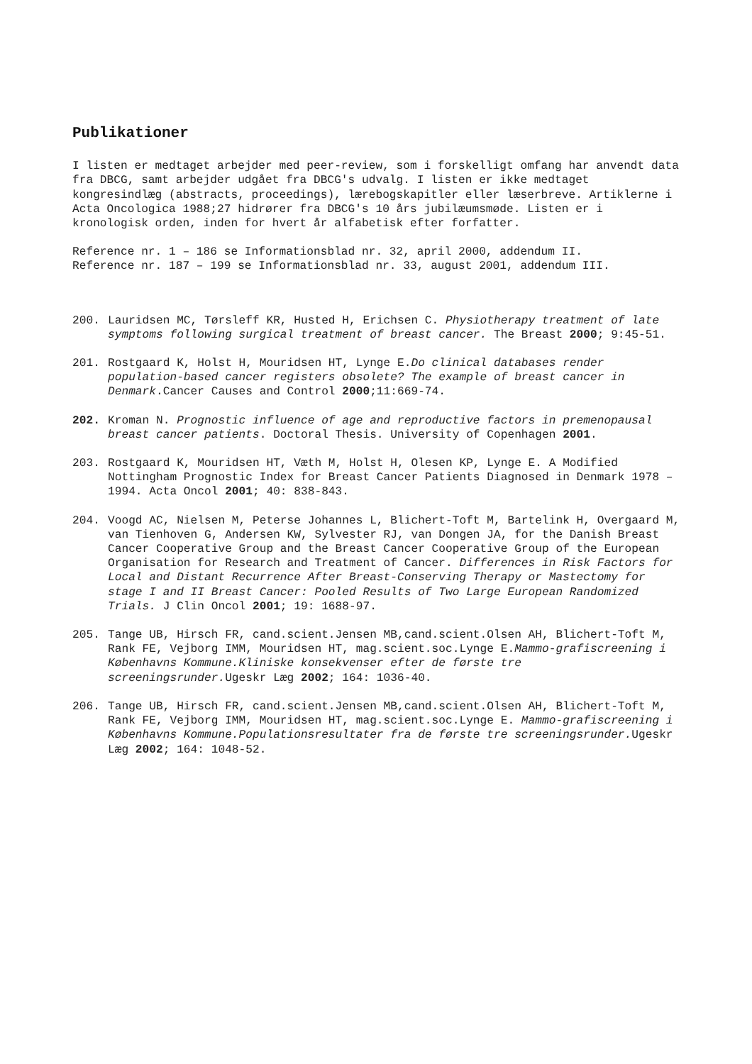Publikationer
I listen er medtaget arbejder med peer-review, som i forskelligt omfang har anvendt data fra DBCG, samt arbejder udgået fra DBCG's udvalg. I listen er ikke medtaget kongresindlæg (abstracts, proceedings), lærebogskapitler eller læserbreve. Artiklerne i Acta Oncologica 1988;27 hidrører fra DBCG's 10 års jubilæumsmøde. Listen er i kronologisk orden, inden for hvert år alfabetisk efter forfatter.
Reference nr. 1 – 186 se Informationsblad nr. 32, april 2000, addendum II.
Reference nr. 187 – 199 se Informationsblad nr. 33, august 2001, addendum III.
200. Lauridsen MC, Tørsleff KR, Husted H, Erichsen C. Physiotherapy treatment of late symptoms following surgical treatment of breast cancer. The Breast 2000; 9:45-51.
201. Rostgaard K, Holst H, Mouridsen HT, Lynge E.Do clinical databases render population-based cancer registers obsolete? The example of breast cancer in Denmark.Cancer Causes and Control 2000;11:669-74.
202. Kroman N. Prognostic influence of age and reproductive factors in premenopausal breast cancer patients. Doctoral Thesis. University of Copenhagen 2001.
203. Rostgaard K, Mouridsen HT, Væth M, Holst H, Olesen KP, Lynge E. A Modified Nottingham Prognostic Index for Breast Cancer Patients Diagnosed in Denmark 1978 – 1994. Acta Oncol 2001; 40: 838-843.
204. Voogd AC, Nielsen M, Peterse Johannes L, Blichert-Toft M, Bartelink H, Overgaard M, van Tienhoven G, Andersen KW, Sylvester RJ, van Dongen JA, for the Danish Breast Cancer Cooperative Group and the Breast Cancer Cooperative Group of the European Organisation for Research and Treatment of Cancer. Differences in Risk Factors for Local and Distant Recurrence After Breast-Conserving Therapy or Mastectomy for stage I and II Breast Cancer: Pooled Results of Two Large European Randomized Trials. J Clin Oncol 2001; 19: 1688-97.
205. Tange UB, Hirsch FR, cand.scient.Jensen MB,cand.scient.Olsen AH, Blichert-Toft M, Rank FE, Vejborg IMM, Mouridsen HT, mag.scient.soc.Lynge E.Mammo-grafiscreening i Københavns Kommune.Kliniske konsekvenser efter de første tre screeningsrunder. Ugeskr Læg 2002; 164: 1036-40.
206. Tange UB, Hirsch FR, cand.scient.Jensen MB,cand.scient.Olsen AH, Blichert-Toft M, Rank FE, Vejborg IMM, Mouridsen HT, mag.scient.soc.Lynge E. Mammo-grafiscreening i Københavns Kommune.Populationsresultater fra de første tre screeningsrunder. Ugeskr Læg 2002; 164: 1048-52.